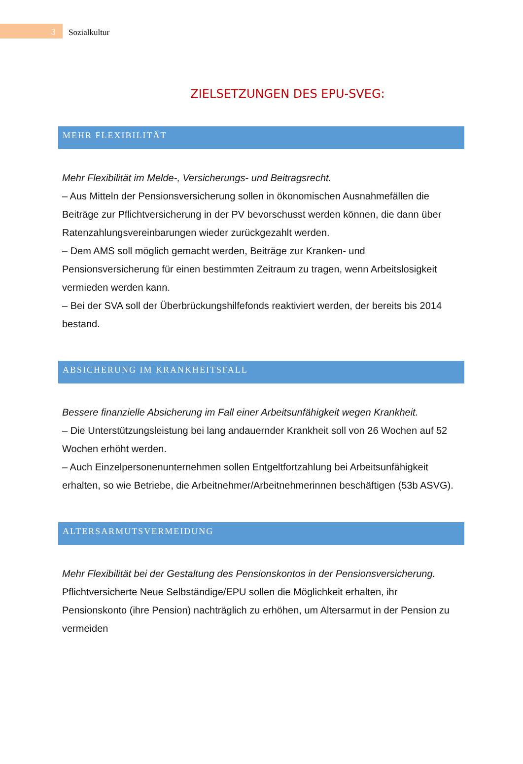3
Sozialkultur
ZIELSETZUNGEN DES EPU-SVEG:
MEHR FLEXIBILITÄT
Mehr Flexibilität im Melde-, Versicherungs- und Beitragsrecht.
– Aus Mitteln der Pensionsversicherung sollen in ökonomischen Ausnahmefällen die Beiträge zur Pflichtversicherung in der PV bevorschusst werden können, die dann über Ratenzahlungsvereinbarungen wieder zurückgezahlt werden.
– Dem AMS soll möglich gemacht werden, Beiträge zur Kranken- und Pensionsversicherung für einen bestimmten Zeitraum zu tragen, wenn Arbeitslosigkeit vermieden werden kann.
– Bei der SVA soll der Überbrückungshilfefonds reaktiviert werden, der bereits bis 2014 bestand.
ABSICHERUNG IM KRANKHEITSFALL
Bessere finanzielle Absicherung im Fall einer Arbeitsunfähigkeit wegen Krankheit.
– Die Unterstützungsleistung bei lang andauernder Krankheit soll von 26 Wochen auf 52 Wochen erhöht werden.
– Auch Einzelpersonenunternehmen sollen Entgeltfortzahlung bei Arbeitsunfähigkeit erhalten, so wie Betriebe, die Arbeitnehmer/Arbeitnehmerinnen beschäftigen (53b ASVG).
ALTERSARMUTSVERMEIDUNG
Mehr Flexibilität bei der Gestaltung des Pensionskontos in der Pensionsversicherung. Pflichtversicherte Neue Selbständige/EPU sollen die Möglichkeit erhalten, ihr Pensionskonto (ihre Pension) nachträglich zu erhöhen, um Altersarmut in der Pension zu vermeiden